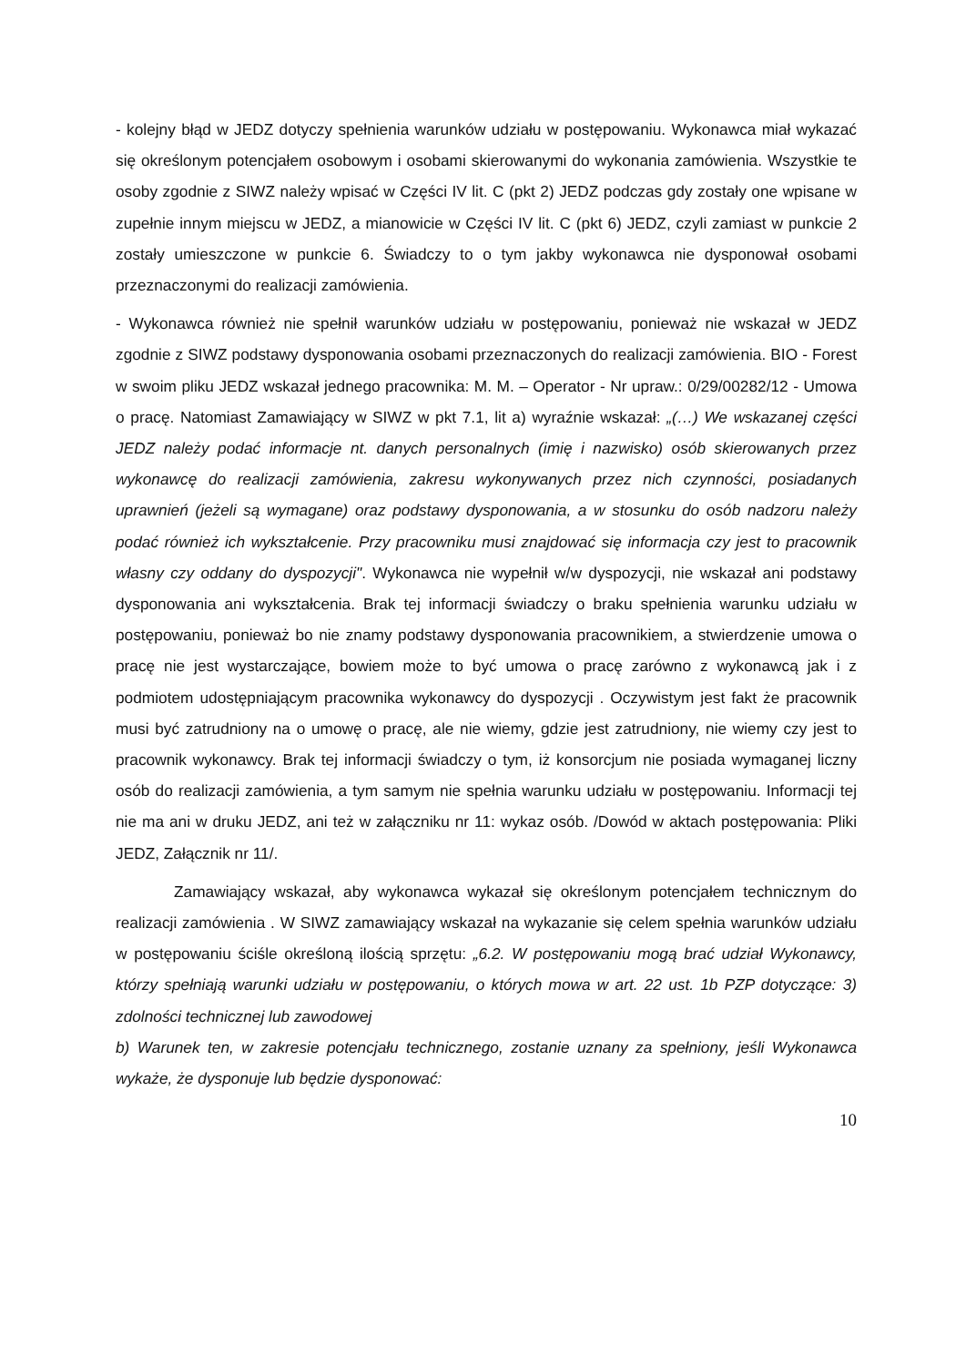- kolejny błąd w JEDZ dotyczy spełnienia warunków udziału w postępowaniu. Wykonawca miał wykazać się określonym potencjałem osobowym i osobami skierowanymi do wykonania zamówienia. Wszystkie te osoby zgodnie z SIWZ należy wpisać w Części IV lit. C (pkt 2) JEDZ podczas gdy zostały one wpisane w zupełnie innym miejscu w JEDZ, a mianowicie w Części IV lit. C (pkt 6) JEDZ, czyli zamiast w punkcie 2 zostały umieszczone w punkcie 6. Świadczy to o tym jakby wykonawca nie dysponował osobami przeznaczonymi do realizacji zamówienia.
- Wykonawca również nie spełnił warunków udziału w postępowaniu, ponieważ nie wskazał w JEDZ zgodnie z SIWZ podstawy dysponowania osobami przeznaczonych do realizacji zamówienia. BIO - Forest w swoim pliku JEDZ wskazał jednego pracownika: M. M. – Operator - Nr upraw.: 0/29/00282/12 - Umowa o pracę. Natomiast Zamawiający w SIWZ w pkt 7.1, lit a) wyraźnie wskazał: „(…) We wskazanej części JEDZ należy podać informacje nt. danych personalnych (imię i nazwisko) osób skierowanych przez wykonawcę do realizacji zamówienia, zakresu wykonywanych przez nich czynności, posiadanych uprawnień (jeżeli są wymagane) oraz podstawy dysponowania, a w stosunku do osób nadzoru należy podać również ich wykształcenie. Przy pracowniku musi znajdować się informacja czy jest to pracownik własny czy oddany do dyspozycji". Wykonawca nie wypełnił w/w dyspozycji, nie wskazał ani podstawy dysponowania ani wykształcenia. Brak tej informacji świadczy o braku spełnienia warunku udziału w postępowaniu, ponieważ bo nie znamy podstawy dysponowania pracownikiem, a stwierdzenie umowa o pracę nie jest wystarczające, bowiem może to być umowa o pracę zarówno z wykonawcą jak i z podmiotem udostępniającym pracownika wykonawcy do dyspozycji . Oczywistym jest fakt że pracownik musi być zatrudniony na o umowę o pracę, ale nie wiemy, gdzie jest zatrudniony, nie wiemy czy jest to pracownik wykonawcy. Brak tej informacji świadczy o tym, iż konsorcjum nie posiada wymaganej liczny osób do realizacji zamówienia, a tym samym nie spełnia warunku udziału w postępowaniu. Informacji tej nie ma ani w druku JEDZ, ani też w załączniku nr 11: wykaz osób. /Dowód w aktach postępowania: Pliki JEDZ, Załącznik nr 11/.
Zamawiający wskazał, aby wykonawca wykazał się określonym potencjałem technicznym do realizacji zamówienia . W SIWZ zamawiający wskazał na wykazanie się celem spełnia warunków udziału w postępowaniu ściśle określoną ilością sprzętu: „6.2. W postępowaniu mogą brać udział Wykonawcy, którzy spełniają warunki udziału w postępowaniu, o których mowa w art. 22 ust. 1b PZP dotyczące: 3) zdolności technicznej lub zawodowej
b) Warunek ten, w zakresie potencjału technicznego, zostanie uznany za spełniony, jeśli Wykonawca wykaże, że dysponuje lub będzie dysponować:
10